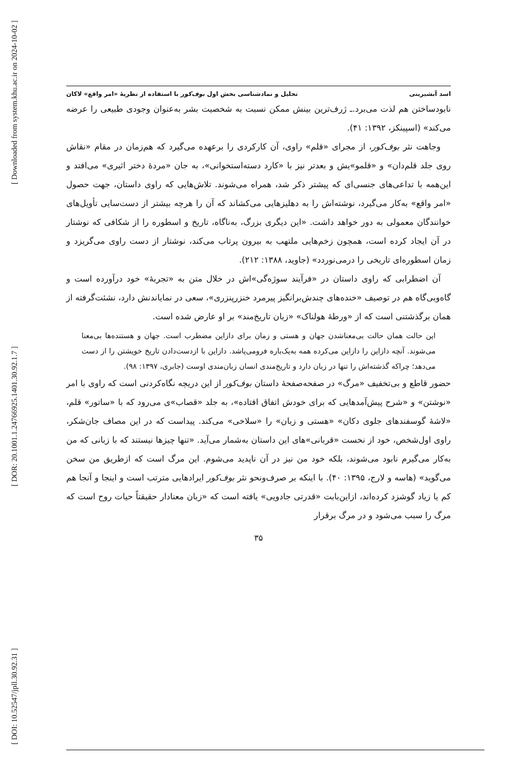[ Downloaded from system.khu.ac.ir on 2024-10-02 ]
[ DOR: 20.1001.1.24766925.1401.30.92.1.7 ]
[ DOI: 10.52547/jpll.30.92.31 ]
اسد آبشیرینی تحلیل و نمادشناسی بخش اول بوف‌کور با استفاده از نظریهٔ «امر واقع» لاکان
نابودساختن هم لذت می‌برد.ـ ژرف‌ترین بینش ممکن نسبت به شخصیت بشر به‌عنوان وجودی طبیعی را عرضه می‌کند» (اسپینکز، ۱۳۹۲: ۴۱).
وجاهت نثر بوف‌کور، از مجرای «قلم» راوی، آن کارکردی را برعهده می‌گیرد که هم‌زمان در مقام «نقاش روی جلد قلم‌دان» و «قلمو»یش و بعدتر نیز با «کارد دسته‌استخوانی»، به جان «مردهٔ دختر اثیری» می‌افتد و این‌همه با تداعی‌های جنسی‌ای که پیشتر ذکر شد، همراه می‌شوند. تلاش‌هایی که راوی داستان، جهت حصول «امر واقع» به‌کار می‌گیرد، نوشته‌اش را به دهلیزهایی می‌کشاند که آن را هرچه بیشتر از دست‌سایی تأویل‌های خوانندگان معمولی به دور خواهد داشت. «این دیگری بزرگ، به‌ناگاه، تاریخ و اسطوره را از شکافی که نوشتار در آن ایجاد کرده است، همچون زخم‌هایی ملتهب به بیرون پرتاب می‌کند، نوشتار از دست راوی می‌گریزد و زمان اسطوره‌ای تاریخی را درمی‌نوردد» (جاوید، ۱۳۸۸: ۲۱۲).
آن اضطرابی که راوی داستان در «فرآیند سوژه‌گی»اش در خلال متن به «تجربهٔ» خود درآورده است و گاه‌وبی‌گاه هم در توصیف «خنده‌های چندش‌برانگیز پیرمرد خنزرپنزری»، سعی در نمایاندنش دارد، نشئت‌گرفته از همان برگذشتنی است که از «ورطهٔ هولناک» «زبان تاریخ‌مند» بر او عارض شده است.
این حالت همان حالت بی‌معناشدن جهان و هستی و زمان برای دازاین مضطرب است. جهان و هستنده‌ها بی‌معنا می‌شوند. آنچه دازاین را دازاین می‌کرده همه به‌یک‌باره فرومی‌پاشد. دازاین با ازدست‌دادن تاریخ خویشتن را از دست می‌دهد؛ چراکه گذشته‌اش را تنها در زبان دارد و تاریخ‌مندی انسان زبان‌مندی اوست (جابری، ۱۳۹۷: ۹۸).
حضور قاطع و بی‌تخفیف «مرگ» در صفحه‌صفحهٔ داستان بوف‌کور از این دریچه نگاه‌کردنی است که راوی با امر «نوشتن» و «شرح پیش‌آمدهایی که برای خودش اتفاق افتاده»، به جلد «قصاب»ی می‌رود که با «ساتور» قلم، «لاشهٔ گوسفندهای جلوی دکان» «هستی و زبان» را «سلاخی» می‌کند. پیداست که در این مصاف جان‌شکر، راوی اول‌شخص، خود از نخست «قربانی»های این داستان به‌شمار می‌آید. «تنها چیزها نیستند که با زبانی که من به‌کار می‌گیرم نابود می‌شوند، بلکه خود من نیز در آن ناپدید می‌شوم. این مرگ است که ازطریق من سخن می‌گوید» (هاسه و لارج، ۱۳۹۵: ۴۰). با اینکه بر صرف‌ونحو نثر بوف‌کور ایرادهایی مترتب است و اینجا و آنجا هم کم یا زیاد گوشزد کرده‌اند، ازاین‌بابت «قدرتی جادویی» یافته است که «زبان معنادار حقیقتاً حیات روح است که مرگ را سبب می‌شود و در مرگ برقرار
۳۵